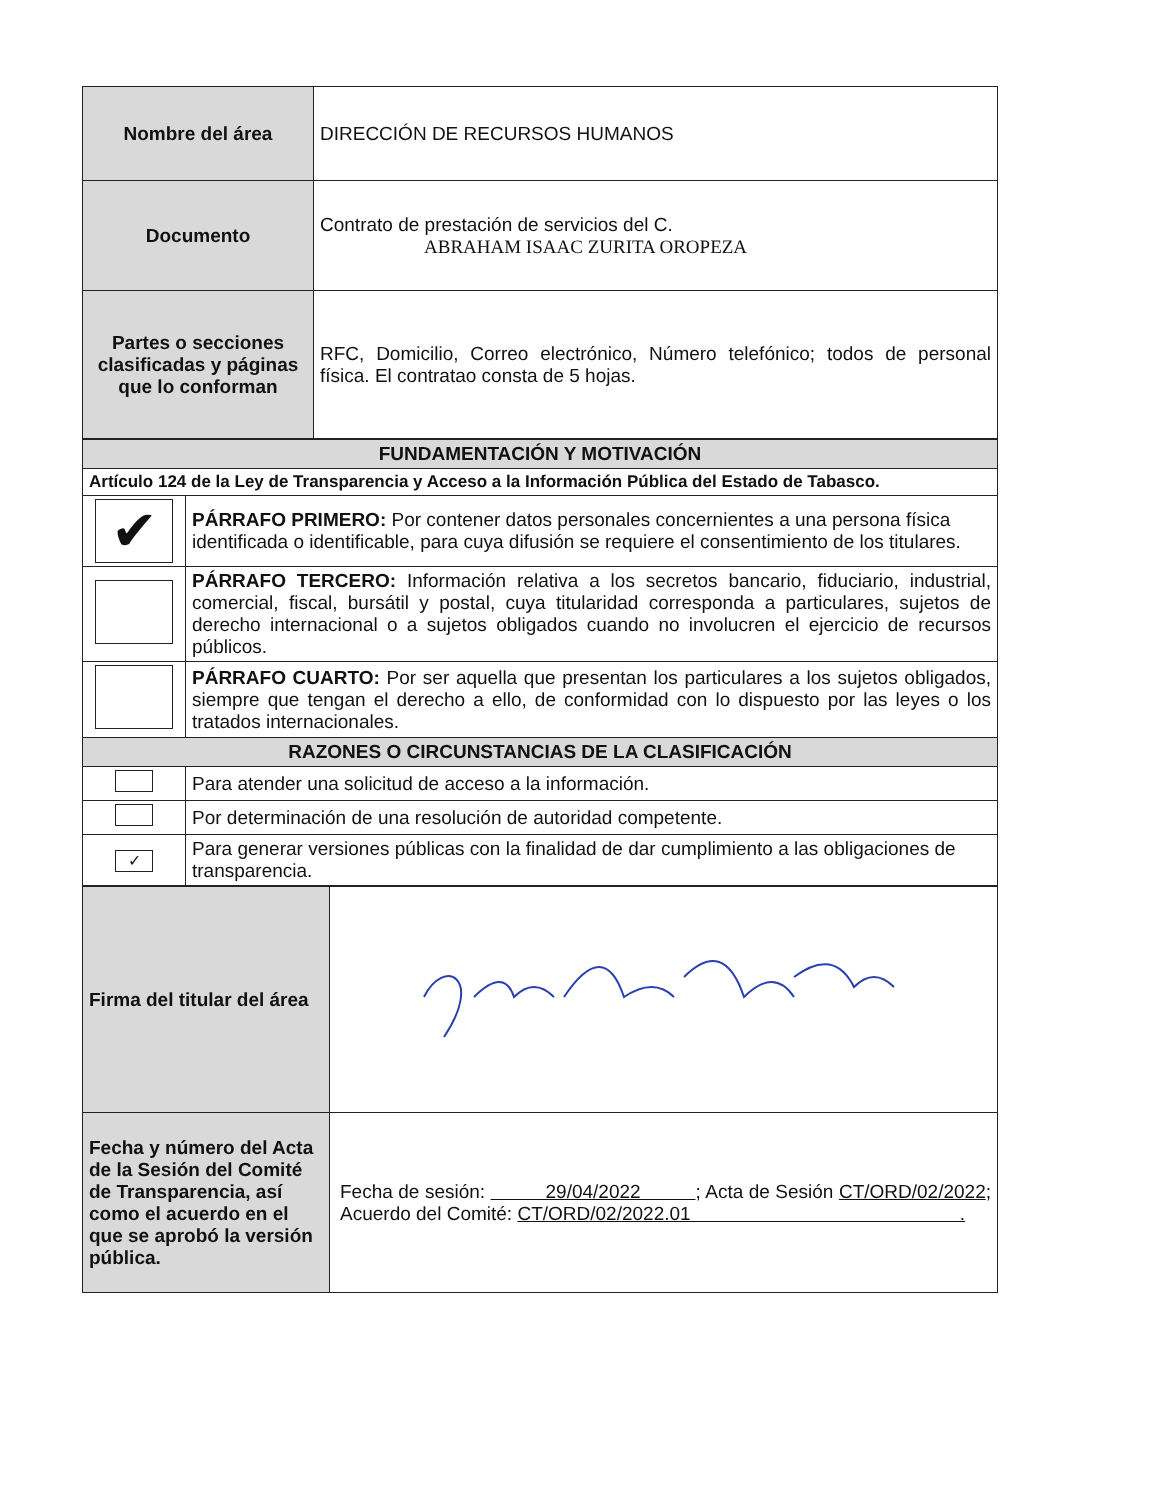| Nombre del área | DIRECCIÓN DE RECURSOS HUMANOS |
| Documento | Contrato de prestación de servicios del C. ABRAHAM ISAAC ZURITA OROPEZA |
| Partes o secciones clasificadas y páginas que lo conforman | RFC, Domicilio, Correo electrónico, Número telefónico; todos de personal física. El contratao consta de 5 hojas. |
| FUNDAMENTACIÓN Y MOTIVACIÓN | |
| Artículo 124 de la Ley de Transparencia y Acceso a la Información Pública del Estado de Tabasco. | |
| ✔ | PÁRRAFO PRIMERO: Por contener datos personales concernientes a una persona física identificada o identificable, para cuya difusión se requiere el consentimiento de los titulares. |
| | PÁRRAFO TERCERO: Información relativa a los secretos bancario, fiduciario, industrial, comercial, fiscal, bursátil y postal, cuya titularidad corresponda a particulares, sujetos de derecho internacional o a sujetos obligados cuando no involucren el ejercicio de recursos públicos. |
| | PÁRRAFO CUARTO: Por ser aquella que presentan los particulares a los sujetos obligados, siempre que tengan el derecho a ello, de conformidad con lo dispuesto por las leyes o los tratados internacionales. |
| RAZONES O CIRCUNSTANCIAS DE LA CLASIFICACIÓN | |
| | Para atender una solicitud de acceso a la información. |
| | Por determinación de una resolución de autoridad competente. |
| ✓ | Para generar versiones públicas con la finalidad de dar cumplimiento a las obligaciones de transparencia. |
| Firma del titular del área | |
| Fecha y número del Acta de la Sesión del Comité de Transparencia, así como el acuerdo en el que se aprobó la versión pública. | Fecha de sesión: 29/04/2022 ; Acta de Sesión CT/ORD/02/2022 ; Acuerdo del Comité: CT/ORD/02/2022.01 . |